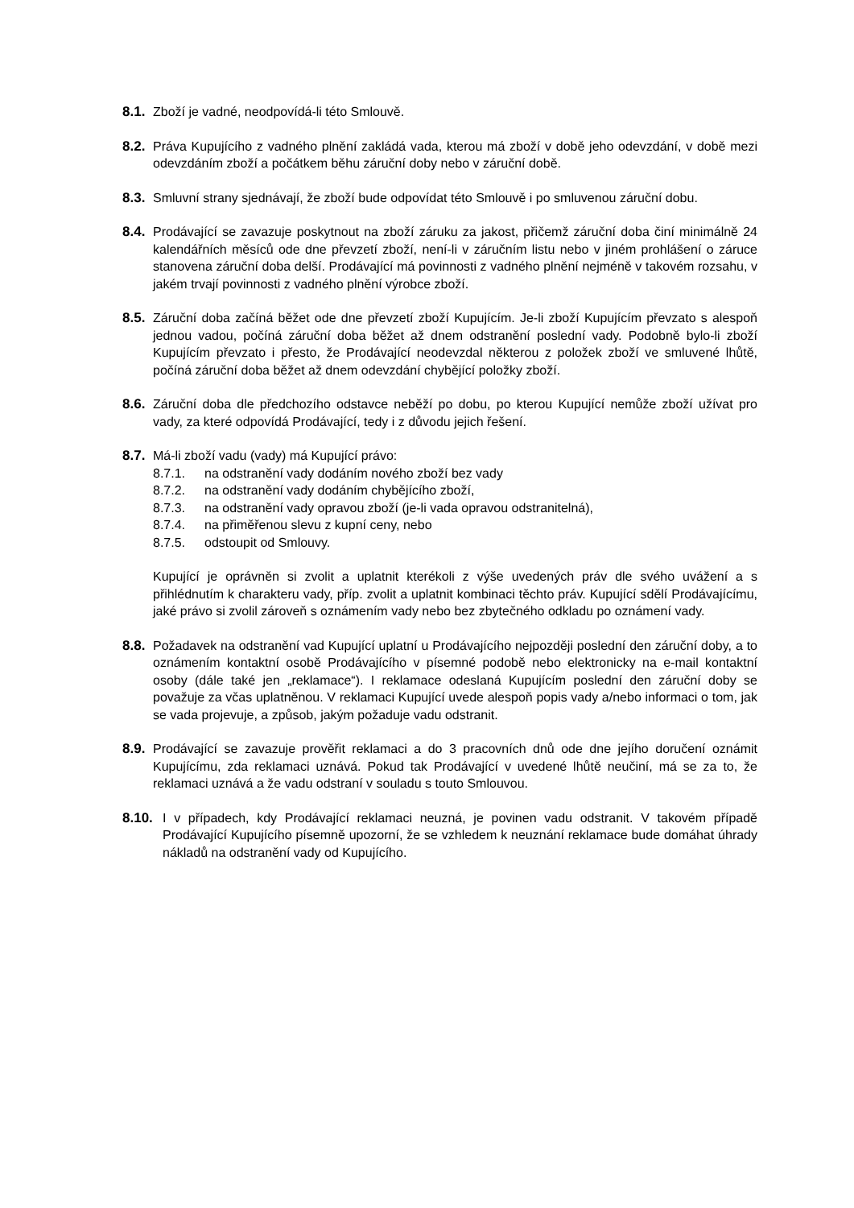8.1. Zboží je vadné, neodpovídá-li této Smlouvě.
8.2. Práva Kupujícího z vadného plnění zakládá vada, kterou má zboží v době jeho odevzdání, v době mezi odevzdáním zboží a počátkem běhu záruční doby nebo v záruční době.
8.3. Smluvní strany sjednávají, že zboží bude odpovídat této Smlouvě i po smluvenou záruční dobu.
8.4. Prodávající se zavazuje poskytnout na zboží záruku za jakost, přičemž záruční doba činí minimálně 24 kalendářních měsíců ode dne převzetí zboží, není-li v záručním listu nebo v jiném prohlášení o záruce stanovena záruční doba delší. Prodávající má povinnosti z vadného plnění nejméně v takovém rozsahu, v jakém trvají povinnosti z vadného plnění výrobce zboží.
8.5. Záruční doba začíná běžet ode dne převzetí zboží Kupujícím. Je-li zboží Kupujícím převzato s alespoň jednou vadou, počíná záruční doba běžet až dnem odstranění poslední vady. Podobně bylo-li zboží Kupujícím převzato i přesto, že Prodávající neodevzdal některou z položek zboží ve smluvené lhůtě, počíná záruční doba běžet až dnem odevzdání chybějící položky zboží.
8.6. Záruční doba dle předchozího odstavce neběží po dobu, po kterou Kupující nemůže zboží užívat pro vady, za které odpovídá Prodávající, tedy i z důvodu jejich řešení.
8.7. Má-li zboží vadu (vady) má Kupující právo:
8.7.1. na odstranění vady dodáním nového zboží bez vady
8.7.2. na odstranění vady dodáním chybějícího zboží,
8.7.3. na odstranění vady opravou zboží (je-li vada opravou odstranitelná),
8.7.4. na přiměřenou slevu z kupní ceny, nebo
8.7.5. odstoupit od Smlouvy.
Kupující je oprávněn si zvolit a uplatnit kterékoli z výše uvedených práv dle svého uvážení a s přihlédnutím k charakteru vady, příp. zvolit a uplatnit kombinaci těchto práv. Kupující sdělí Prodávajícímu, jaké právo si zvolil zároveň s oznámením vady nebo bez zbytečného odkladu po oznámení vady.
8.8. Požadavek na odstranění vad Kupující uplatní u Prodávajícího nejpozději poslední den záruční doby, a to oznámením kontaktní osobě Prodávajícího v písemné podobě nebo elektronicky na e-mail kontaktní osoby (dále také jen „reklamace“). I reklamace odeslaná Kupujícím poslední den záruční doby se považuje za včas uplatněnou. V reklamaci Kupující uvede alespoň popis vady a/nebo informaci o tom, jak se vada projevuje, a způsob, jakým požaduje vadu odstranit.
8.9. Prodávající se zavazuje prověřit reklamaci a do 3 pracovních dnů ode dne jejího doručení oznámit Kupujícímu, zda reklamaci uznává. Pokud tak Prodávající v uvedené lhůtě neučiní, má se za to, že reklamaci uznává a že vadu odstraní v souladu s touto Smlouvou.
8.10. I v případech, kdy Prodávající reklamaci neuzná, je povinen vadu odstranit. V takovém případě Prodávající Kupujícího písemně upozorní, že se vzhledem k neuznání reklamace bude domáhat úhrady nákladů na odstranění vady od Kupujícího.